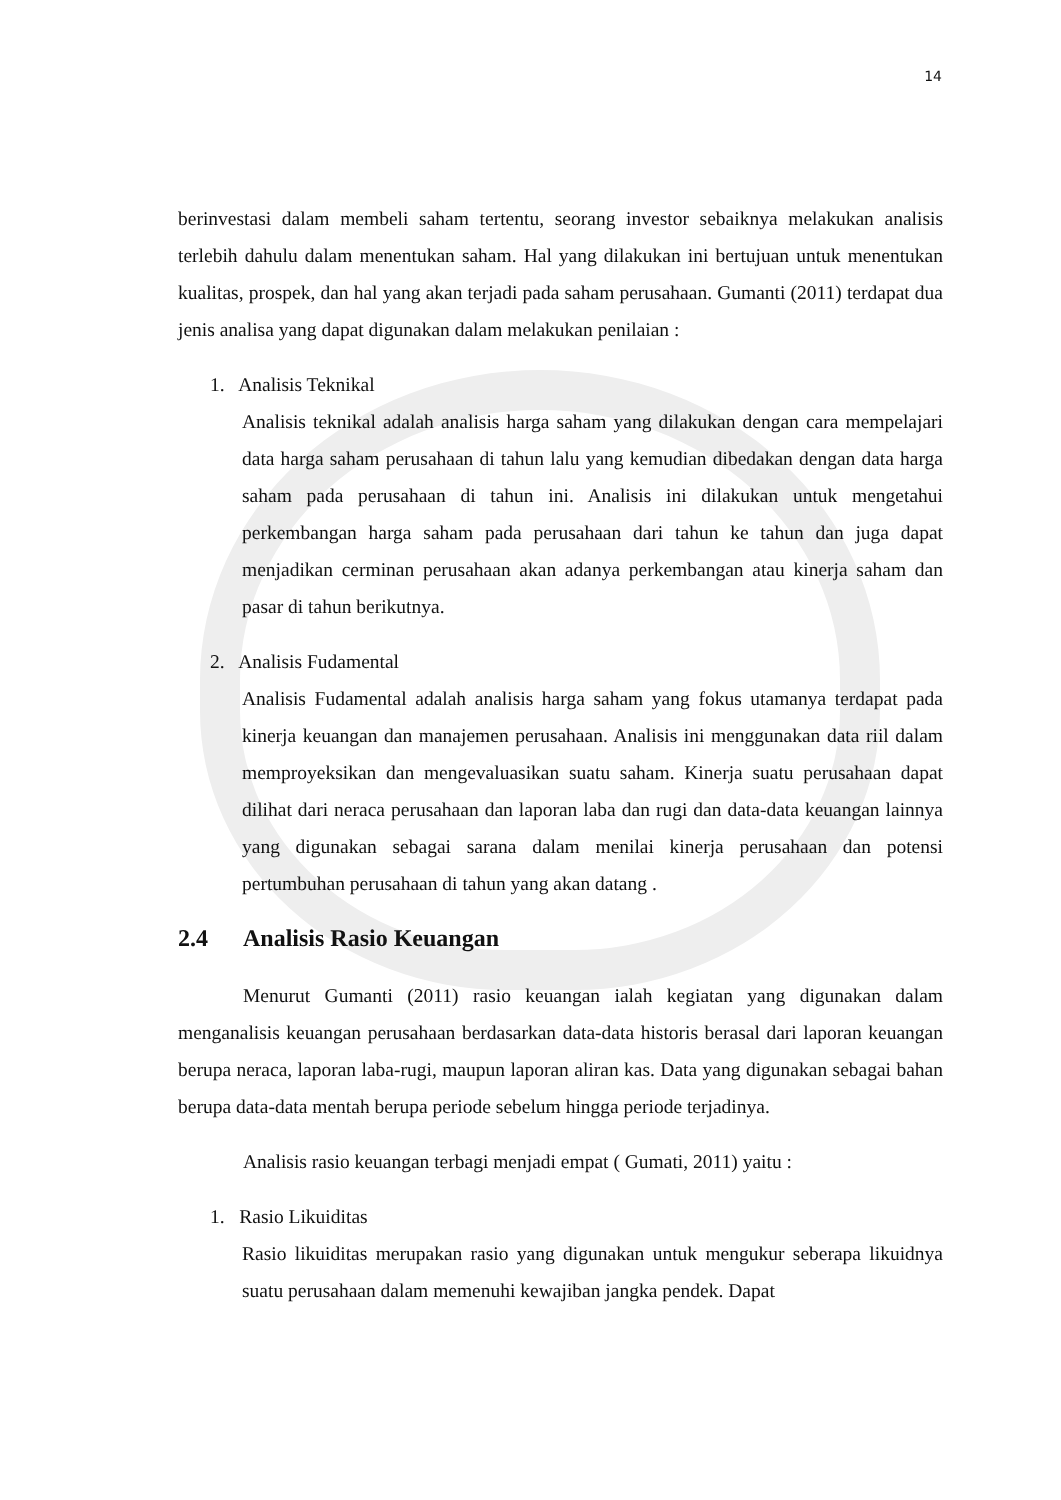14
berinvestasi dalam membeli saham tertentu, seorang investor sebaiknya melakukan analisis terlebih dahulu dalam menentukan saham. Hal yang dilakukan ini bertujuan untuk menentukan kualitas, prospek, dan hal yang akan terjadi pada saham perusahaan. Gumanti (2011) terdapat dua jenis analisa yang dapat digunakan dalam melakukan penilaian :
1. Analisis Teknikal
Analisis teknikal adalah analisis harga saham yang dilakukan dengan cara mempelajari data harga saham perusahaan di tahun lalu yang kemudian dibedakan dengan data harga saham pada perusahaan di tahun ini. Analisis ini dilakukan untuk mengetahui perkembangan harga saham pada perusahaan dari tahun ke tahun dan juga dapat menjadikan cerminan perusahaan akan adanya perkembangan atau kinerja saham dan pasar di tahun berikutnya.
2. Analisis Fudamental
Analisis Fudamental adalah analisis harga saham yang fokus utamanya terdapat pada kinerja keuangan dan manajemen perusahaan. Analisis ini menggunakan data riil dalam memproyeksikan dan mengevaluasikan suatu saham. Kinerja suatu perusahaan dapat dilihat dari neraca perusahaan dan laporan laba dan rugi dan data-data keuangan lainnya yang digunakan sebagai sarana dalam menilai kinerja perusahaan dan potensi pertumbuhan perusahaan di tahun yang akan datang .
2.4 Analisis Rasio Keuangan
Menurut Gumanti (2011) rasio keuangan ialah kegiatan yang digunakan dalam menganalisis keuangan perusahaan berdasarkan data-data historis berasal dari laporan keuangan berupa neraca, laporan laba-rugi, maupun laporan aliran kas. Data yang digunakan sebagai bahan berupa data-data mentah berupa periode sebelum hingga periode terjadinya.
Analisis rasio keuangan terbagi menjadi empat ( Gumati, 2011) yaitu :
1. Rasio Likuiditas
Rasio likuiditas merupakan rasio yang digunakan untuk mengukur seberapa likuidnya suatu perusahaan dalam memenuhi kewajiban jangka pendek. Dapat